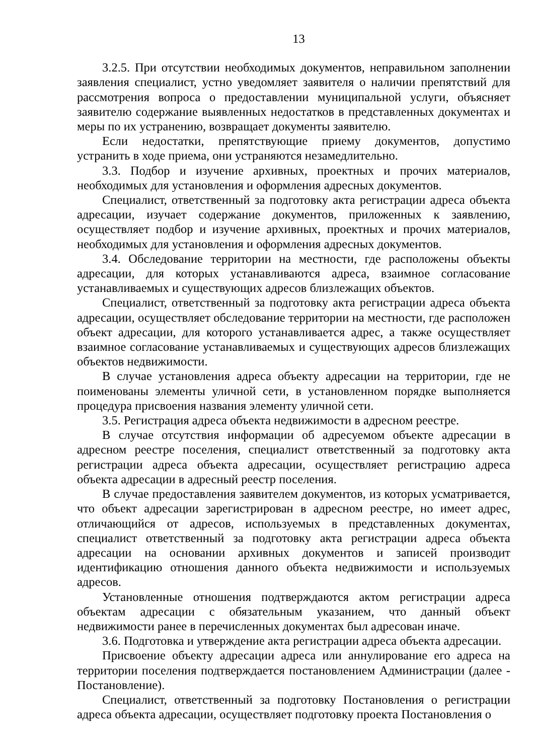13
3.2.5. При отсутствии необходимых документов, неправильном заполнении заявления специалист, устно уведомляет заявителя о наличии препятствий для рассмотрения вопроса о предоставлении муниципальной услуги, объясняет заявителю содержание выявленных недостатков в представленных документах и меры по их устранению, возвращает документы заявителю.
Если недостатки, препятствующие приему документов, допустимо устранить в ходе приема, они устраняются незамедлительно.
3.3. Подбор и изучение архивных, проектных и прочих материалов, необходимых для установления и оформления адресных документов.
Специалист, ответственный за подготовку акта регистрации адреса объекта адресации, изучает содержание документов, приложенных к заявлению, осуществляет подбор и изучение архивных, проектных и прочих материалов, необходимых для установления и оформления адресных документов.
3.4. Обследование территории на местности, где расположены объекты адресации, для которых устанавливаются адреса, взаимное согласование устанавливаемых и существующих адресов близлежащих объектов.
Специалист, ответственный за подготовку акта регистрации адреса объекта адресации, осуществляет обследование территории на местности, где расположен объект адресации, для которого устанавливается адрес, а также осуществляет взаимное согласование устанавливаемых и существующих адресов близлежащих объектов недвижимости.
В случае установления адреса объекту адресации на территории, где не поименованы элементы уличной сети, в установленном порядке выполняется процедура присвоения названия элементу уличной сети.
3.5. Регистрация адреса объекта недвижимости в адресном реестре.
В случае отсутствия информации об адресуемом объекте адресации в адресном реестре поселения, специалист ответственный за подготовку акта регистрации адреса объекта адресации, осуществляет регистрацию адреса объекта адресации в адресный реестр поселения.
В случае предоставления заявителем документов, из которых усматривается, что объект адресации зарегистрирован в адресном реестре, но имеет адрес, отличающийся от адресов, используемых в представленных документах, специалист ответственный за подготовку акта регистрации адреса объекта адресации на основании архивных документов и записей производит идентификацию отношения данного объекта недвижимости и используемых адресов.
Установленные отношения подтверждаются актом регистрации адреса объектам адресации с обязательным указанием, что данный объект недвижимости ранее в перечисленных документах был адресован иначе.
3.6. Подготовка и утверждение акта регистрации адреса объекта адресации.
Присвоение объекту адресации адреса или аннулирование его адреса на территории поселения подтверждается постановлением Администрации (далее - Постановление).
Специалист, ответственный за подготовку Постановления о регистрации адреса объекта адресации, осуществляет подготовку проекта Постановления о